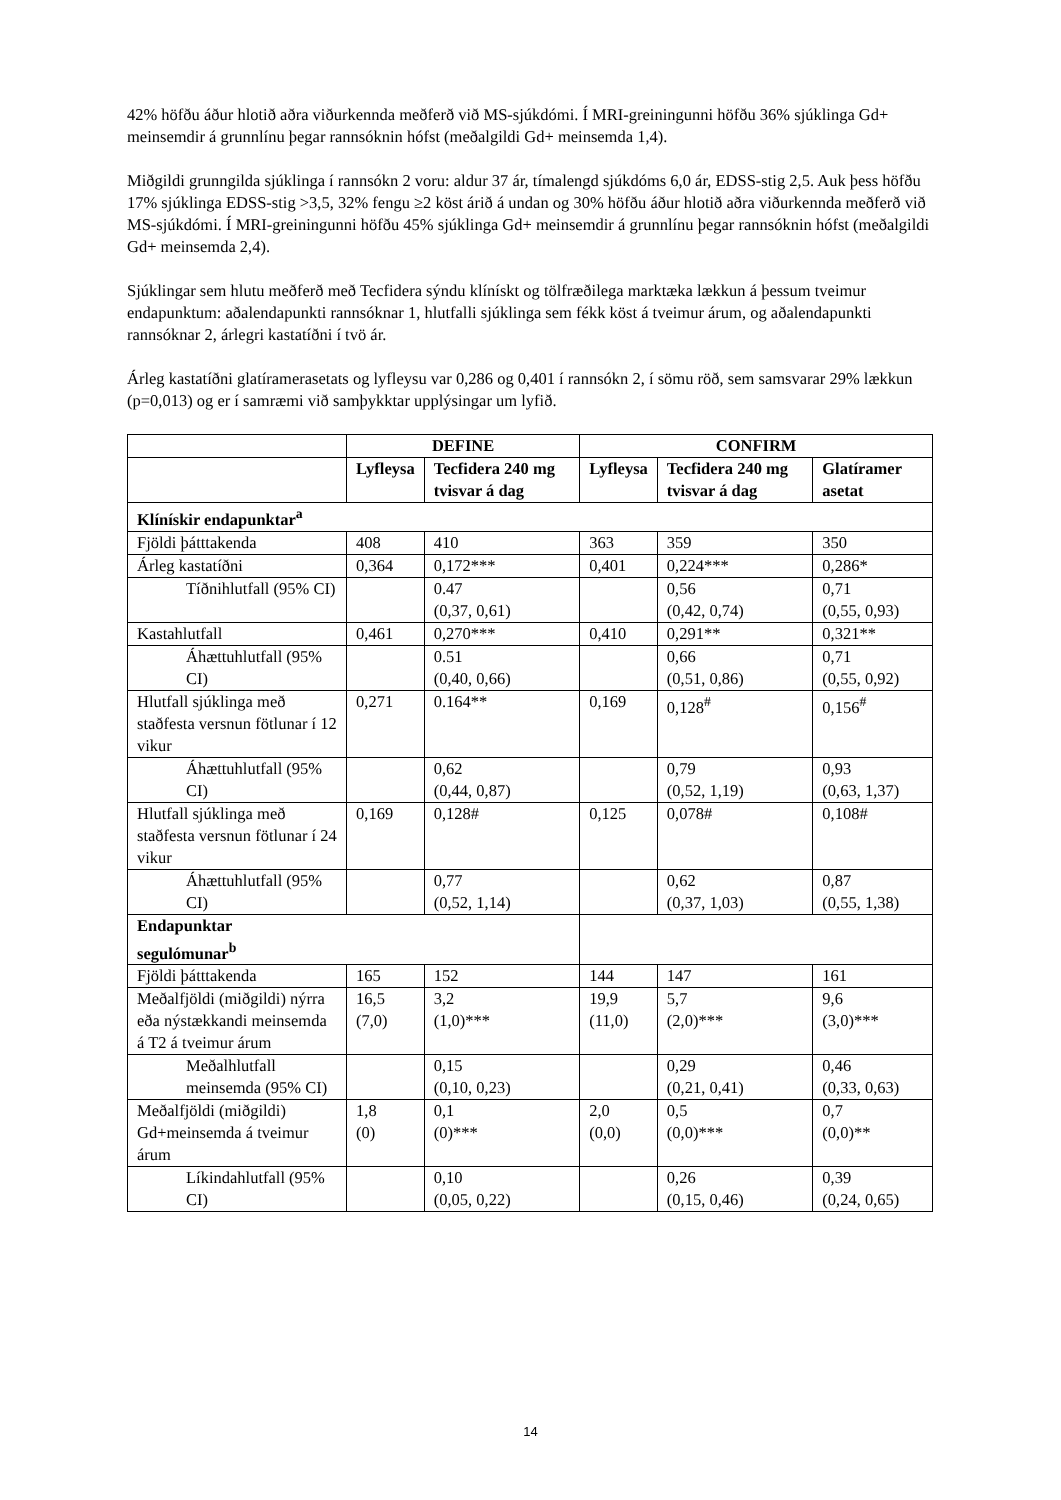42% höfðu áður hlotið aðra viðurkennda meðferð við MS-sjúkdómi. Í MRI-greiningunni höfðu 36% sjúklinga Gd+ meinsemdir á grunnlínu þegar rannsóknin hófst (meðalgildi Gd+ meinsemda 1,4).
Miðgildi grunngilda sjúklinga í rannsókn 2 voru: aldur 37 ár, tímalengd sjúkdóms 6,0 ár, EDSS-stig 2,5. Auk þess höfðu 17% sjúklinga EDSS-stig >3,5, 32% fengu ≥2 köst árið á undan og 30% höfðu áður hlotið aðra viðurkennda meðferð við MS-sjúkdómi. Í MRI-greiningunni höfðu 45% sjúklinga Gd+ meinsemdir á grunnlínu þegar rannsóknin hófst (meðalgildi Gd+ meinsemda 2,4).
Sjúklingar sem hlutu meðferð með Tecfidera sýndu klínískt og tölfræðilega marktæka lækkun á þessum tveimur endapunktum: aðalendapunkti rannsóknar 1, hlutfalli sjúklinga sem fékk köst á tveimur árum, og aðalendapunkti rannsóknar 2, árlegri kastatíðni í tvö ár.
Árleg kastatíðni glatíramerasetats og lyfleysu var 0,286 og 0,401 í rannsókn 2, í sömu röð, sem samsvarar 29% lækkun (p=0,013) og er í samræmi við samþykktar upplýsingar um lyfið.
| | DEFINE | | CONFIRM | | |
| --- | --- | --- | --- | --- | --- |
| | Lyfleysa | Tecfidera 240 mg tvisvar á dag | Lyfleysa | Tecfidera 240 mg tvisvar á dag | Glatíramer asetat |
| Klínískir endapunktar<sup>a</sup> | | | | | |
| Fjöldi þátttakenda | 408 | 410 | 363 | 359 | 350 |
| Árleg kastatíðni | 0,364 | 0,172*** | 0,401 | 0,224*** | 0,286* |
| Tíðnihlutfall (95% CI) | | 0.47 (0,37, 0,61) | | 0,56 (0,42, 0,74) | 0,71 (0,55, 0,93) |
| Kastahlutfall | 0,461 | 0,270*** | 0,410 | 0,291** | 0,321** |
| Áhættuhlutfall (95% CI) | | 0.51 (0,40, 0,66) | | 0,66 (0,51, 0,86) | 0,71 (0,55, 0,92) |
| Hlutfall sjúklinga með staðfesta versnun fötlunar í 12 vikur | 0,271 | 0.164** | 0,169 | 0,128<sup>#</sup> | 0,156<sup>#</sup> |
| Áhættuhlutfall (95% CI) | | 0,62 (0,44, 0,87) | | 0,79 (0,52, 1,19) | 0,93 (0,63, 1,37) |
| Hlutfall sjúklinga með staðfesta versnun fötlunar í 24 vikur | 0,169 | 0,128# | 0,125 | 0,078# | 0,108# |
| Áhættuhlutfall (95% CI) | | 0,77 (0,52, 1,14) | | 0,62 (0,37, 1,03) | 0,87 (0,55, 1,38) |
| Endapunktar segulómunar<sup>b</sup> | | | | | |
| Fjöldi þátttakenda | 165 | 152 | 144 | 147 | 161 |
| Meðalfjöldi (miðgildi) nýrra eða nýstækkandi meinsemda á T2 á tveimur árum | 16,5 (7,0) | 3,2 (1,0)*** | 19,9 (11,0) | 5,7 (2,0)*** | 9,6 (3,0)*** |
| Meðalhlutfall meinsemda (95% CI) | | 0,15 (0,10, 0,23) | | 0,29 (0,21, 0,41) | 0,46 (0,33, 0,63) |
| Meðalfjöldi (miðgildi) Gd+meinsemda á tveimur árum | 1,8 (0) | 0,1 (0)*** | 2,0 (0,0) | 0,5 (0,0)*** | 0,7 (0,0)** |
| Líkindahlutfall (95% CI) | | 0,10 (0,05, 0,22) | | 0,26 (0,15, 0,46) | 0,39 (0,24, 0,65) |
14